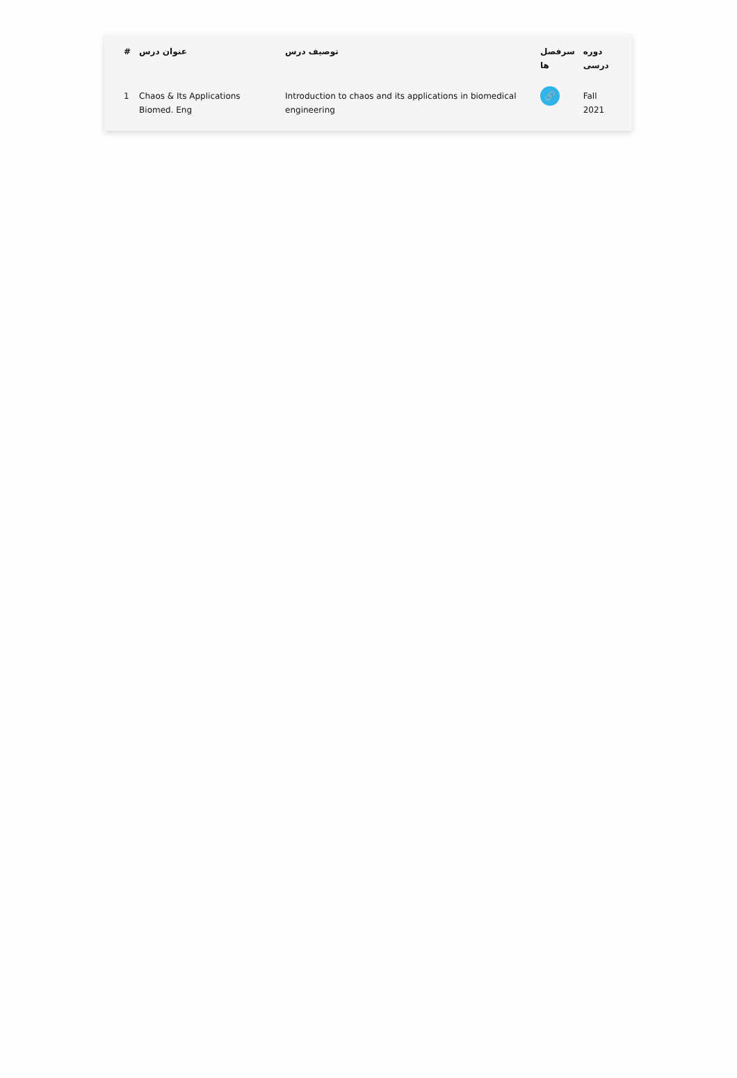| # | عنوان درس | توصیف درس | سرفصل ها | دوره درسی |
| --- | --- | --- | --- | --- |
| 1 | Chaos & Its Applications Biomed. Eng | Introduction to chaos and its applications in biomedical engineering | 🔗 | Fall 2021 |